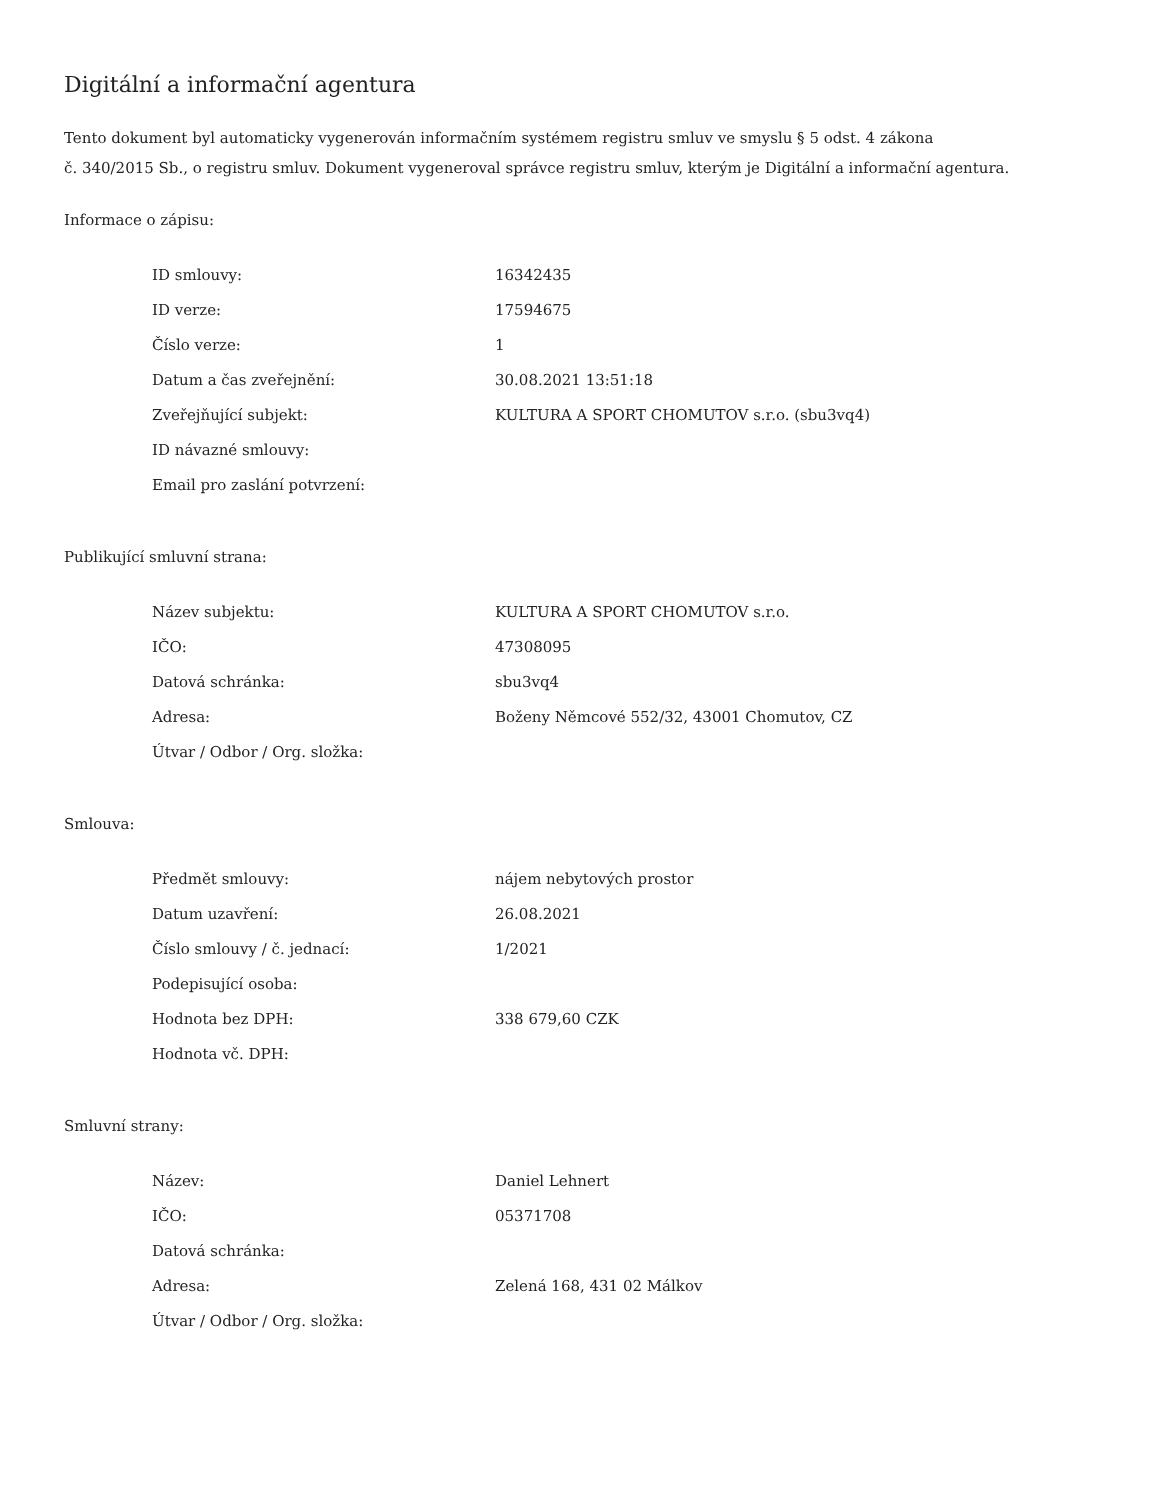Digitální a informační agentura
Tento dokument byl automaticky vygenerován informačním systémem registru smluv ve smyslu § 5 odst. 4 zákona
č. 340/2015 Sb., o registru smluv. Dokument vygeneroval správce registru smluv, kterým je Digitální a informační agentura.
Informace o zápisu:
| ID smlouvy: | 16342435 |
| ID verze: | 17594675 |
| Číslo verze: | 1 |
| Datum a čas zveřejnění: | 30.08.2021 13:51:18 |
| Zveřejňující subjekt: | KULTURA A SPORT CHOMUTOV s.r.o. (sbu3vq4) |
| ID návazné smlouvy: | |
| Email pro zaslání potvrzení: | |
Publikující smluvní strana:
| Název subjektu: | KULTURA A SPORT CHOMUTOV s.r.o. |
| IČO: | 47308095 |
| Datová schránka: | sbu3vq4 |
| Adresa: | Boženy Němcové 552/32, 43001 Chomutov, CZ |
| Útvar / Odbor / Org. složka: | |
Smlouva:
| Předmět smlouvy: | nájem nebytových prostor |
| Datum uzavření: | 26.08.2021 |
| Číslo smlouvy / č. jednací: | 1/2021 |
| Podepisující osoba: | |
| Hodnota bez DPH: | 338 679,60 CZK |
| Hodnota vč. DPH: | |
Smluvní strany:
| Název: | Daniel Lehnert |
| IČO: | 05371708 |
| Datová schránka: | |
| Adresa: | Zelená 168, 431 02 Málkov |
| Útvar / Odbor / Org. složka: | |